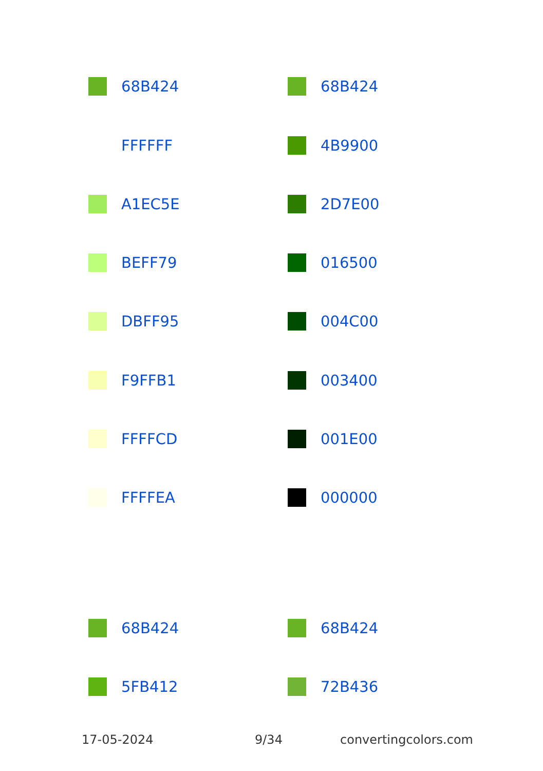68B424 68B424
FFFFFF 4B9900
A1EC5E 2D7E00
BEFF79 016500
DBFF95 004C00
F9FFB1 003400
FFFFCD 001E00
FFFFEA 000000
68B424 68B424
5FB412 72B436
17-05-2024 9/34 convertingcolors.com